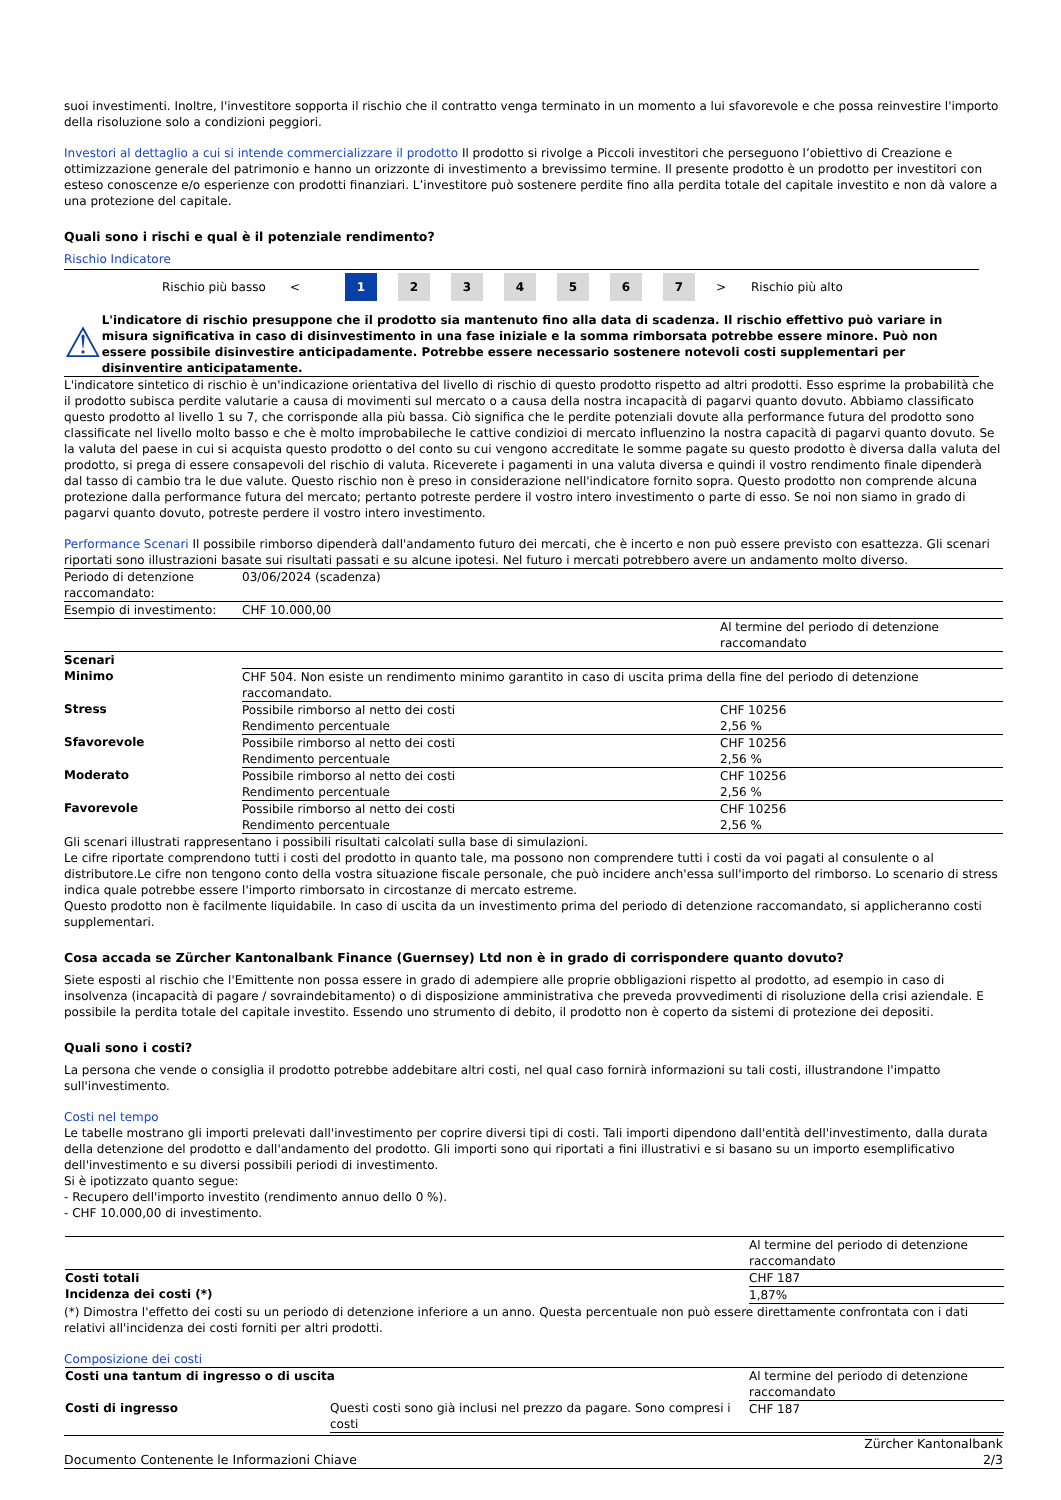suoi investimenti. Inoltre, l'investitore sopporta il rischio che il contratto venga terminato in un momento a lui sfavorevole e che possa reinvestire l'importo della risoluzione solo a condizioni peggiori.
Investori al dettaglio a cui si intende commercializzare il prodotto Il prodotto si rivolge a Piccoli investitori che perseguono l’obiettivo di Creazione e ottimizzazione generale del patrimonio e hanno un orizzonte di investimento a brevissimo termine. Il presente prodotto è un prodotto per investitori con esteso conoscenze e/o esperienze con prodotti finanziari. L’investitore può sostenere perdite fino alla perdita totale del capitale investito e non dà valore a una protezione del capitale.
Quali sono i rischi e qual è il potenziale rendimento?
Rischio Indicatore
Rischio più basso < 1 234567 > Rischio più alto
⚠
L'indicatore di rischio presuppone che il prodotto sia mantenuto fino alla data di scadenza. Il rischio effettivo può variare in misura significativa in caso di disinvestimento in una fase iniziale e la somma rimborsata potrebbe essere minore. Può non essere possibile disinvestire anticipadamente. Potrebbe essere necessario sostenere notevoli costi supplementari per disinventire anticipatamente.
L'indicatore sintetico di rischio è un'indicazione orientativa del livello di rischio di questo prodotto rispetto ad altri prodotti. Esso esprime la probabilità che il prodotto subisca perdite valutarie a causa di movimenti sul mercato o a causa della nostra incapacità di pagarvi quanto dovuto. Abbiamo classificato questo prodotto al livello 1 su 7, che corrisponde alla più bassa. Ciò significa che le perdite potenziali dovute alla performance futura del prodotto sono classificate nel livello molto basso e che è molto improbabileche le cattive condizioi di mercato influenzino la nostra capacità di pagarvi quanto dovuto. Se la valuta del paese in cui si acquista questo prodotto o del conto su cui vengono accreditate le somme pagate su questo prodotto è diversa dalla valuta del prodotto, si prega di essere consapevoli del rischio di valuta. Riceverete i pagamenti in una valuta diversa e quindi il vostro rendimento finale dipenderà dal tasso di cambio tra le due valute. Questo rischio non è preso in considerazione nell'indicatore fornito sopra. Questo prodotto non comprende alcuna protezione dalla performance futura del mercato; pertanto potreste perdere il vostro intero investimento o parte di esso. Se noi non siamo in grado di pagarvi quanto dovuto, potreste perdere il vostro intero investimento.
Performance Scenari Il possibile rimborso dipenderà dall'andamento futuro dei mercati, che è incerto e non può essere previsto con esattezza. Gli scenari riportati sono illustrazioni basate sui risultati passati e su alcune ipotesi. Nel futuro i mercati potrebbero avere un andamento molto diverso.
| Periodo di detenzione raccomandato: | 03/06/2024 (scadenza) | |
| Esempio di investimento: | CHF 10.000,00 | |
| | | Al termine del periodo di detenzione raccomandato |
| Scenari | | |
| Minimo | CHF 504. Non esiste un rendimento minimo garantito in caso di uscita prima della fine del periodo di detenzione raccomandato. | |
| Stress | Possibile rimborso al netto dei costi Rendimento percentuale | CHF 10256 2,56 % |
| Sfavorevole | Possibile rimborso al netto dei costi Rendimento percentuale | CHF 10256 2,56 % |
| Moderato | Possibile rimborso al netto dei costi Rendimento percentuale | CHF 10256 2,56 % |
| Favorevole | Possibile rimborso al netto dei costi Rendimento percentuale | CHF 10256 2,56 % |
Gli scenari illustrati rappresentano i possibili risultati calcolati sulla base di simulazioni.
Le cifre riportate comprendono tutti i costi del prodotto in quanto tale, ma possono non comprendere tutti i costi da voi pagati al consulente o al distributore.Le cifre non tengono conto della vostra situazione fiscale personale, che può incidere anch'essa sull'importo del rimborso. Lo scenario di stress indica quale potrebbe essere l'importo rimborsato in circostanze di mercato estreme.
Questo prodotto non è facilmente liquidabile. In caso di uscita da un investimento prima del periodo di detenzione raccomandato, si applicheranno costi supplementari.
Cosa accada se Zürcher Kantonalbank Finance (Guernsey) Ltd non è in grado di corrispondere quanto dovuto?
Siete esposti al rischio che l'Emittente non possa essere in grado di adempiere alle proprie obbligazioni rispetto al prodotto, ad esempio in caso di insolvenza (incapacità di pagare / sovraindebitamento) o di disposizione amministrativa che preveda provvedimenti di risoluzione della crisi aziendale. E possibile la perdita totale del capitale investito. Essendo uno strumento di debito, il prodotto non è coperto da sistemi di protezione dei depositi.
Quali sono i costi?
La persona che vende o consiglia il prodotto potrebbe addebitare altri costi, nel qual caso fornirà informazioni su tali costi, illustrandone l'impatto sull'investimento.
Costi nel tempo
Le tabelle mostrano gli importi prelevati dall'investimento per coprire diversi tipi di costi. Tali importi dipendono dall'entità dell'investimento, dalla durata della detenzione del prodotto e dall'andamento del prodotto. Gli importi sono qui riportati a fini illustrativi e si basano su un importo esemplificativo dell'investimento e su diversi possibili periodi di investimento.
Si è ipotizzato quanto segue:
- Recupero dell'importo investito (rendimento annuo dello 0 %).
- CHF 10.000,00 di investimento.
| | Al termine del periodo di detenzione raccomandato |
| Costi totali | CHF 187 |
| Incidenza dei costi (*) | 1,87% |
(*) Dimostra l'effetto dei costi su un periodo di detenzione inferiore a un anno. Questa percentuale non può essere direttamente confrontata con i dati relativi all'incidenza dei costi forniti per altri prodotti.
Composizione dei costi
| Costi una tantum di ingresso o di uscita | | Al termine del periodo di detenzione raccomandato |
| Costi di ingresso | Questi costi sono già inclusi nel prezzo da pagare. Sono compresi i costi | CHF 187 |
Documento Contenente le Informazioni Chiave Zürcher Kantonalbank
2/3